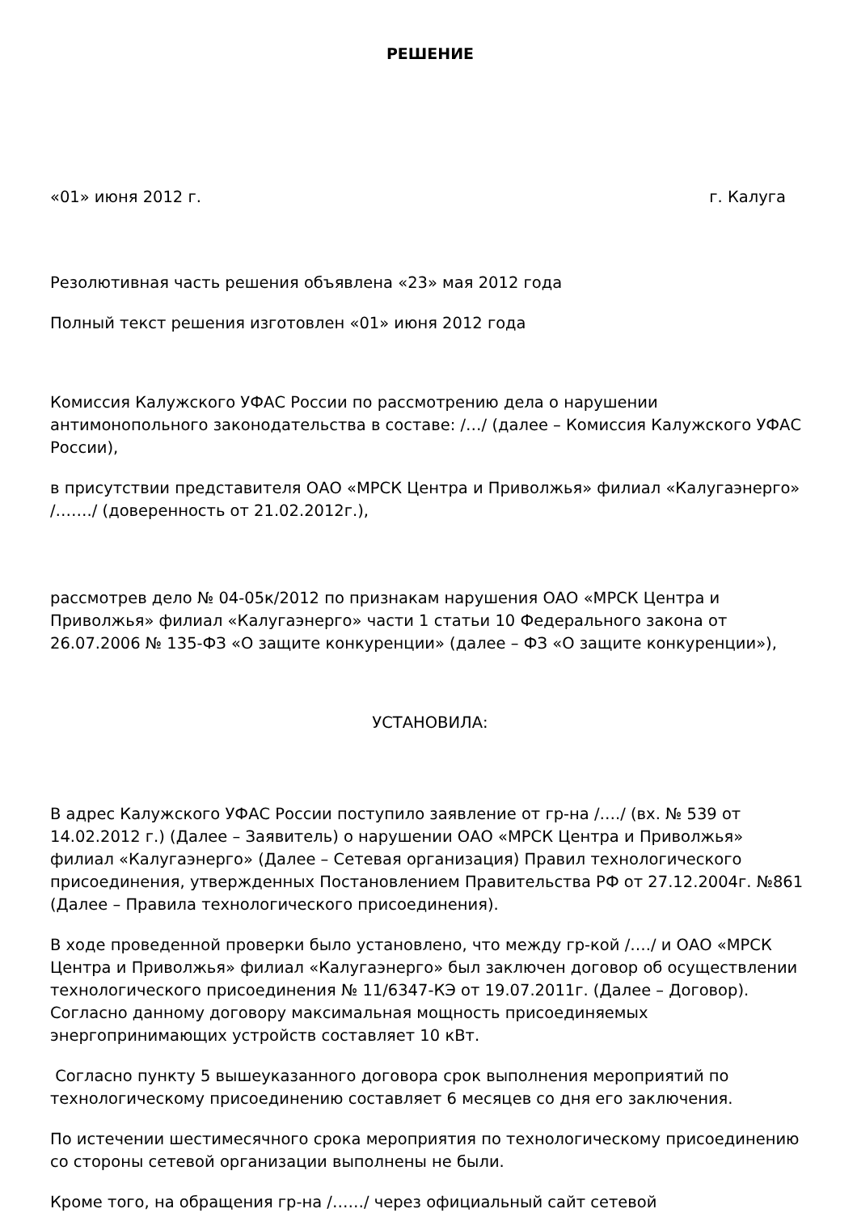РЕШЕНИЕ
«01» июня 2012 г. г. Калуга
Резолютивная часть решения объявлена «23» мая 2012 года
Полный текст решения изготовлен «01» июня 2012 года
Комиссия Калужского УФАС России по рассмотрению дела о нарушении антимонопольного законодательства в составе: /…/ (далее – Комиссия Калужского УФАС России),
в присутствии представителя ОАО «МРСК Центра и Приволжья» филиал «Калугаэнерго» /……./ (доверенность от 21.02.2012г.),
рассмотрев дело № 04-05к/2012 по признакам нарушения ОАО «МРСК Центра и Приволжья» филиал «Калугаэнерго» части 1 статьи 10 Федерального закона от 26.07.2006 № 135-ФЗ «О защите конкуренции» (далее – ФЗ «О защите конкуренции»),
УСТАНОВИЛА:
В адрес Калужского УФАС России поступило заявление от гр-на /…./ (вх. № 539 от 14.02.2012 г.) (Далее – Заявитель) о нарушении ОАО «МРСК Центра и Приволжья» филиал «Калугаэнерго» (Далее – Сетевая организация) Правил технологического присоединения, утвержденных Постановлением Правительства РФ от 27.12.2004г. №861 (Далее – Правила технологического присоединения).
В ходе проведенной проверки было установлено, что между гр-кой /…./ и ОАО «МРСК Центра и Приволжья» филиал «Калугаэнерго» был заключен договор об осуществлении технологического присоединения № 11/6347-КЭ от 19.07.2011г. (Далее – Договор). Согласно данному договору максимальная мощность присоединяемых энергопринимающих устройств составляет 10 кВт.
Согласно пункту 5 вышеуказанного договора срок выполнения мероприятий по технологическому присоединению составляет 6 месяцев со дня его заключения.
По истечении шестимесячного срока мероприятия по технологическому присоединению со стороны сетевой организации выполнены не были.
Кроме того, на обращения гр-на /……/ через официальный сайт сетевой